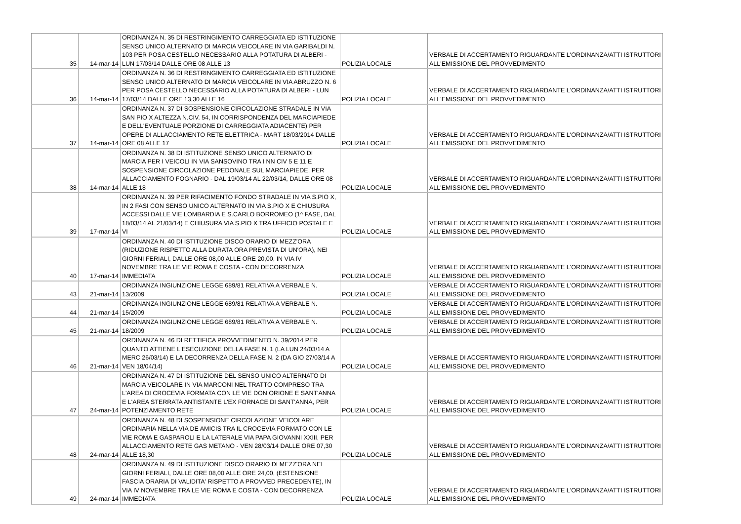| 35 | 14-mar-14 | ORDINANZA N. 35 DI RESTRINGIMENTO CARREGGIATA ED ISTITUZIONE SENSO UNICO ALTERNATO DI MARCIA VEICOLARE IN VIA GARIBALDI N. 103 PER POSA CESTELLO NECESSARIO ALLA POTATURA DI ALBERI - LUN 17/03/14 DALLE ORE 08 ALLE 13 | POLIZIA LOCALE | VERBALE DI ACCERTAMENTO RIGUARDANTE L'ORDINANZA/ATTI ISTRUTTORI ALL'EMISSIONE DEL PROVVEDIMENTO |
| 36 | 14-mar-14 | ORDINANZA N. 36 DI RESTRINGIMENTO CARREGGIATA ED ISTITUZIONE SENSO UNICO ALTERNATO DI MARCIA VEICOLARE IN VIA ABRUZZO N. 6 PER POSA CESTELLO NECESSARIO ALLA POTATURA DI ALBERI - LUN 17/03/14 DALLE ORE 13,30 ALLE 16 | POLIZIA LOCALE | VERBALE DI ACCERTAMENTO RIGUARDANTE L'ORDINANZA/ATTI ISTRUTTORI ALL'EMISSIONE DEL PROVVEDIMENTO |
| 37 | 14-mar-14 | ORDINANZA N. 37 DI SOSPENSIONE CIRCOLAZIONE STRADALE IN VIA SAN PIO X ALTEZZA N.CIV. 54, IN CORRISPONDENZA DEL MARCIAPIEDE E DELL'EVENTUALE PORZIONE DI CARREGGIATA ADIACENTE) PER OPERE DI ALLACCIAMENTO RETE ELETTRICA - MART 18/03/2014 DALLE ORE 08 ALLE 17 | POLIZIA LOCALE | VERBALE DI ACCERTAMENTO RIGUARDANTE L'ORDINANZA/ATTI ISTRUTTORI ALL'EMISSIONE DEL PROVVEDIMENTO |
| 38 | 14-mar-14 | ORDINANZA N. 38 DI ISTITUZIONE SENSO UNICO ALTERNATO DI MARCIA PER I VEICOLI IN VIA SANSOVINO TRA I NN CIV 5 E 11 E SOSPENSIONE CIRCOLAZIONE PEDONALE SUL MARCIAPIEDE, PER ALLACCIAMENTO FOGNARIO - DAL 19/03/14 AL 22/03/14, DALLE ORE 08 ALLE 18 | POLIZIA LOCALE | VERBALE DI ACCERTAMENTO RIGUARDANTE L'ORDINANZA/ATTI ISTRUTTORI ALL'EMISSIONE DEL PROVVEDIMENTO |
| 39 | 17-mar-14 | ORDINANZA N. 39 PER RIFACIMENTO FONDO STRADALE IN VIA S.PIO X, IN 2 FASI CON SENSO UNICO ALTERNATO IN VIA S.PIO X E CHIUSURA ACCESSI DALLE VIE LOMBARDIA E S.CARLO BORROMEO (1^ FASE, DAL 18/03/14 AL 21/03/14) E CHIUSURA VIA S.PIO X TRA UFFICIO POSTALE E VI | POLIZIA LOCALE | VERBALE DI ACCERTAMENTO RIGUARDANTE L'ORDINANZA/ATTI ISTRUTTORI ALL'EMISSIONE DEL PROVVEDIMENTO |
| 40 | 17-mar-14 | ORDINANZA N. 40 DI ISTITUZIONE DISCO ORARIO DI MEZZ'ORA (RIDUZIONE RISPETTO ALLA DURATA ORA PREVISTA DI UN'ORA), NEI GIORNI FERIALI, DALLE ORE 08,00 ALLE ORE 20,00, IN VIA IV NOVEMBRE TRA LE VIE ROMA E COSTA - CON DECORRENZA IMMEDIATA | POLIZIA LOCALE | VERBALE DI ACCERTAMENTO RIGUARDANTE L'ORDINANZA/ATTI ISTRUTTORI ALL'EMISSIONE DEL PROVVEDIMENTO |
| 43 | 21-mar-14 | ORDINANZA INGIUNZIONE LEGGE 689/81 RELATIVA A VERBALE N. 13/2009 | POLIZIA LOCALE | VERBALE DI ACCERTAMENTO RIGUARDANTE L'ORDINANZA/ATTI ISTRUTTORI ALL'EMISSIONE DEL PROVVEDIMENTO |
| 44 | 21-mar-14 | ORDINANZA INGIUNZIONE LEGGE 689/81 RELATIVA A VERBALE N. 15/2009 | POLIZIA LOCALE | VERBALE DI ACCERTAMENTO RIGUARDANTE L'ORDINANZA/ATTI ISTRUTTORI ALL'EMISSIONE DEL PROVVEDIMENTO |
| 45 | 21-mar-14 | ORDINANZA INGIUNZIONE LEGGE 689/81 RELATIVA A VERBALE N. 18/2009 | POLIZIA LOCALE | VERBALE DI ACCERTAMENTO RIGUARDANTE L'ORDINANZA/ATTI ISTRUTTORI ALL'EMISSIONE DEL PROVVEDIMENTO |
| 46 | 21-mar-14 | ORDINANZA N. 46 DI RETTIFICA PROVVEDIMENTO N. 39/2014 PER QUANTO ATTIENE L'ESECUZIONE DELLA FASE N. 1 (LA LUN 24/03/14 A MERC 26/03/14) E LA DECORRENZA DELLA FASE N. 2 (DA GIO 27/03/14 A VEN 18/04/14) | POLIZIA LOCALE | VERBALE DI ACCERTAMENTO RIGUARDANTE L'ORDINANZA/ATTI ISTRUTTORI ALL'EMISSIONE DEL PROVVEDIMENTO |
| 47 | 24-mar-14 | ORDINANZA N. 47 DI ISTITUZIONE DEL SENSO UNICO ALTERNATO DI MARCIA VEICOLARE IN VIA MARCONI NEL TRATTO COMPRESO TRA L'AREA DI CROCEVIA FORMATA CON LE VIE DON ORIONE E SANT'ANNA E L'AREA STERRATA ANTISTANTE L'EX FORNACE DI SANT'ANNA, PER POTENZIAMENTO RETE | POLIZIA LOCALE | VERBALE DI ACCERTAMENTO RIGUARDANTE L'ORDINANZA/ATTI ISTRUTTORI ALL'EMISSIONE DEL PROVVEDIMENTO |
| 48 | 24-mar-14 | ORDINANZA N. 48 DI SOSPENSIONE CIRCOLAZIONE VEICOLARE ORDINARIA NELLA VIA DE AMICIS TRA IL CROCEVIA FORMATO CON LE VIE ROMA E GASPAROLI E LA LATERALE VIA PAPA GIOVANNI XXIII, PER ALLACCIAMENTO RETE GAS METANO - VEN 28/03/14 DALLE ORE 07,30 ALLE 18,30 | POLIZIA LOCALE | VERBALE DI ACCERTAMENTO RIGUARDANTE L'ORDINANZA/ATTI ISTRUTTORI ALL'EMISSIONE DEL PROVVEDIMENTO |
| 49 | 24-mar-14 | ORDINANZA N. 49 DI ISTITUZIONE DISCO ORARIO DI MEZZ'ORA NEI GIORNI FERIALI, DALLE ORE 08,00 ALLE ORE 24,00, (ESTENSIONE FASCIA ORARIA DI VALIDITA' RISPETTO A PROVVED PRECEDENTE), IN VIA IV NOVEMBRE TRA LE VIE ROMA E COSTA - CON DECORRENZA IMMEDIATA | POLIZIA LOCALE | VERBALE DI ACCERTAMENTO RIGUARDANTE L'ORDINANZA/ATTI ISTRUTTORI ALL'EMISSIONE DEL PROVVEDIMENTO |